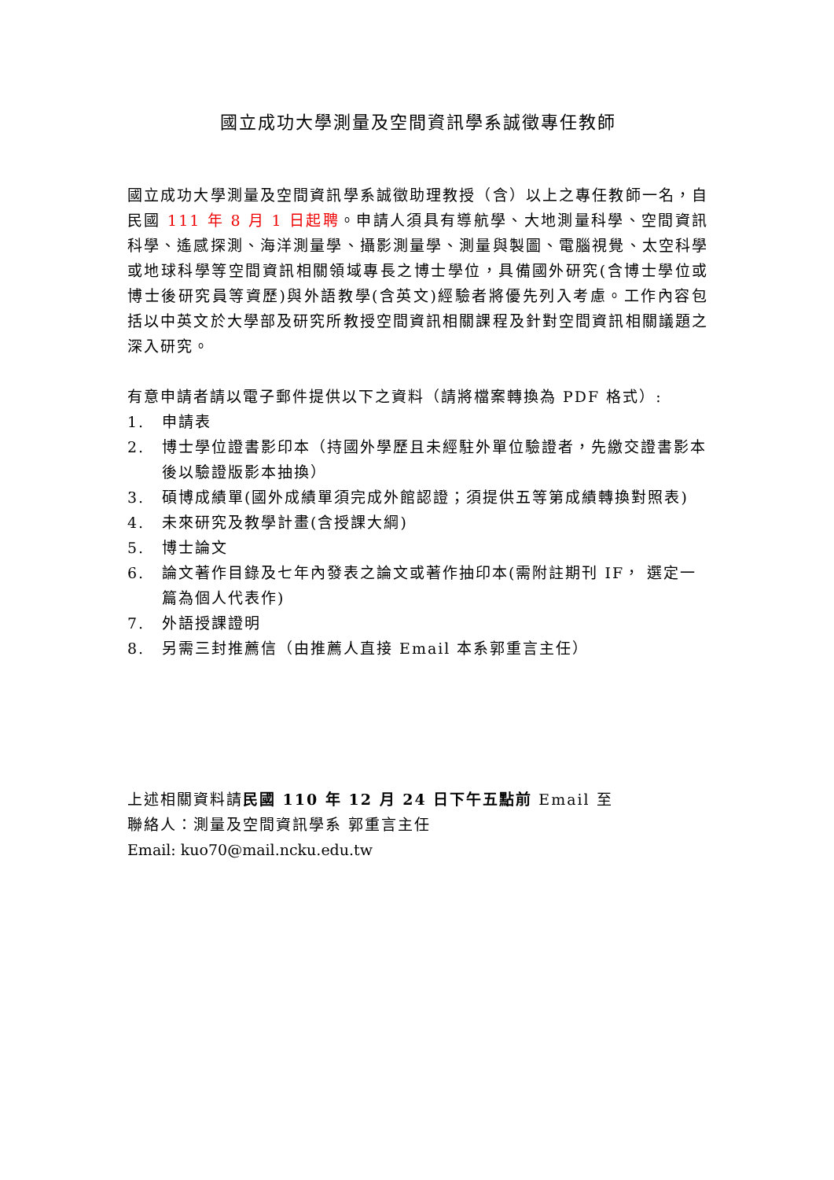國立成功大學測量及空間資訊學系誠徵專任教師
國立成功大學測量及空間資訊學系誠徵助理教授（含）以上之專任教師一名，自民國 111 年 8 月 1 日起聘。申請人須具有導航學、大地測量科學、空間資訊科學、遙感探測、海洋測量學、攝影測量學、測量與製圖、電腦視覺、太空科學或地球科學等空間資訊相關領域專長之博士學位，具備國外研究(含博士學位或博士後研究員等資歷)與外語教學(含英文)經驗者將優先列入考慮。工作內容包括以中英文於大學部及研究所教授空間資訊相關課程及針對空間資訊相關議題之深入研究。
有意申請者請以電子郵件提供以下之資料（請將檔案轉換為 PDF 格式）:
1. 申請表
2. 博士學位證書影印本（持國外學歷且未經駐外單位驗證者，先繳交證書影本後以驗證版影本抽換）
3. 碩博成績單(國外成績單須完成外館認證；須提供五等第成績轉換對照表)
4. 未來研究及教學計畫(含授課大綱)
5. 博士論文
6. 論文著作目錄及七年內發表之論文或著作抽印本(需附註期刊 IF， 選定一篇為個人代表作)
7. 外語授課證明
8. 另需三封推薦信（由推薦人直接 Email 本系郭重言主任）
上述相關資料請民國 110 年 12 月 24 日下午五點前 Email 至
聯絡人：測量及空間資訊學系 郭重言主任
Email: kuo70@mail.ncku.edu.tw